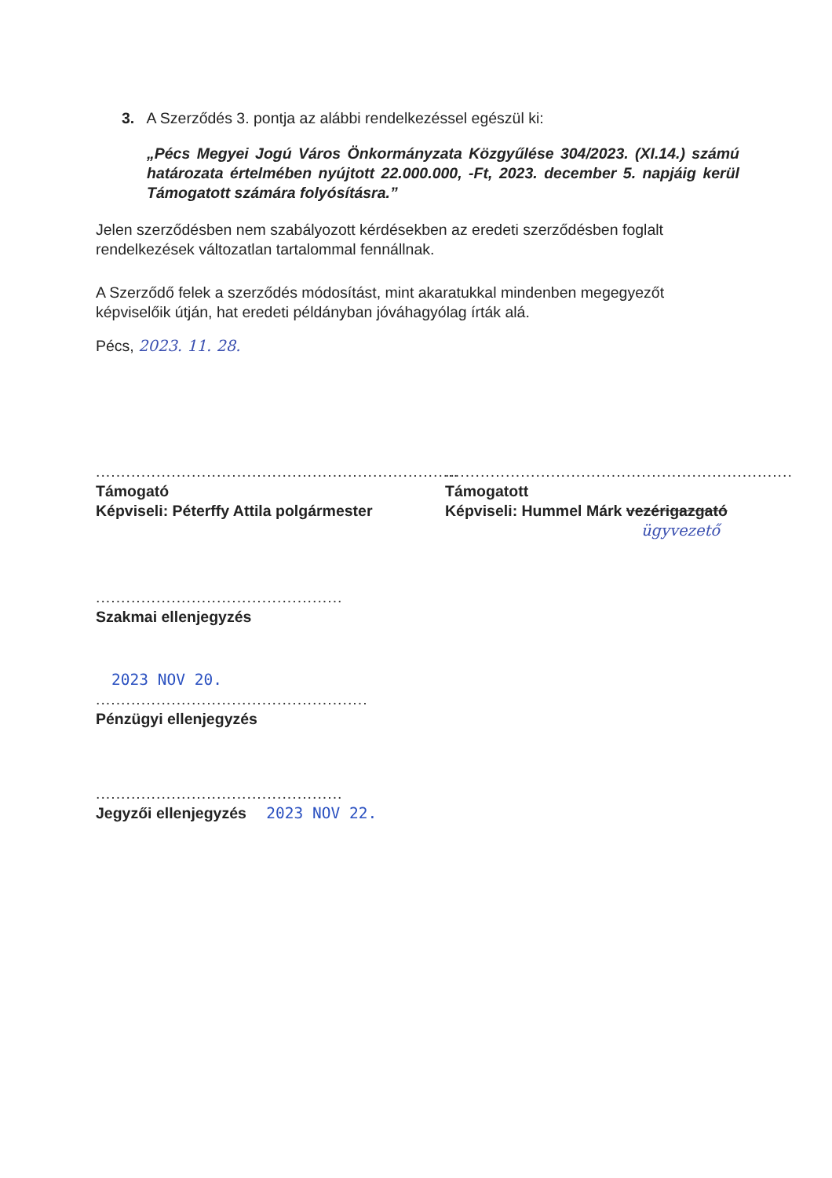3. A Szerződés 3. pontja az alábbi rendelkezéssel egészül ki:
„Pécs Megyei Jogú Város Önkormányzata Közgyűlése 304/2023. (XI.14.) számú határozata értelmében nyújtott 22.000.000, -Ft, 2023. december 5. napjáig kerül Támogatott számára folyósításra.”
Jelen szerződésben nem szabályozott kérdésekben az eredeti szerződésben foglalt rendelkezések változatlan tartalommal fennállnak.
A Szerződő felek a szerződés módosítást, mint akaratukkal mindenben megegyezőt képviselőik útján, hat eredeti példányban jóváhagyólag írták alá.
Pécs, 2023. 11. 28.
........................................................................
Támogató
Képviseli: Péterffy Attila polgármester
.....................................................................
Támogatott
Képviseli: Hummel Márk vezérigazgató
ügyvezető
.................................................
Szakmai ellenjegyzés
2023 NOV 20.
......................................................
Pénzügyi ellenjegyzés
.................................................
Jegyzői ellenjegyzés 2023 NOV 22.